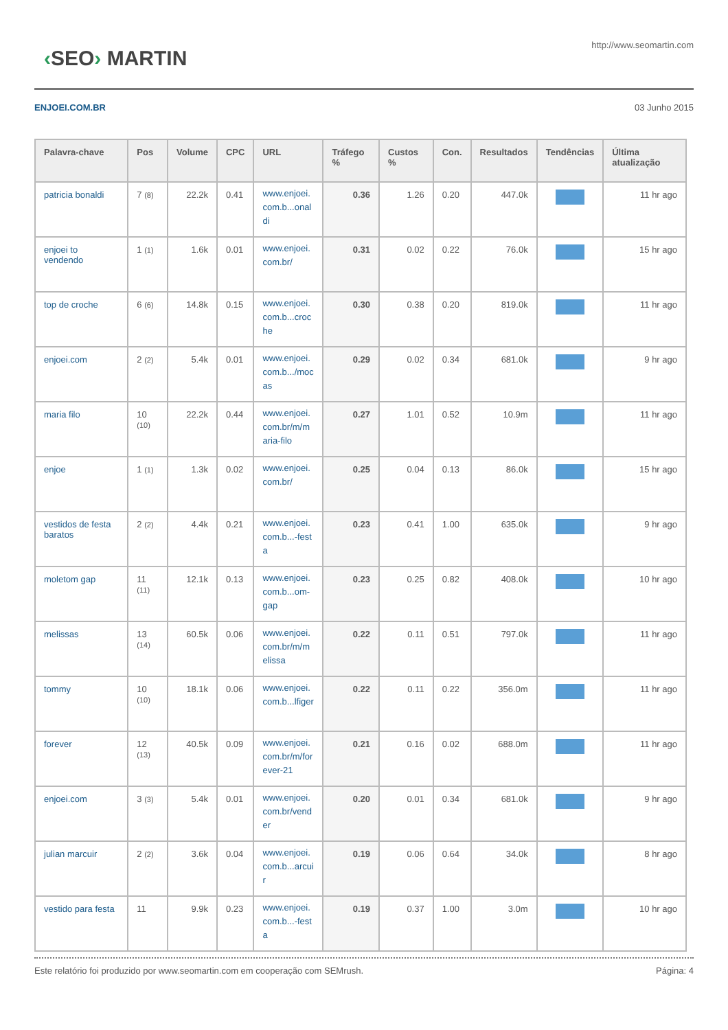‹SEO› MARTIN
http://www.seomartin.com
ENJOEI.COM.BR 03 Junho 2015
| Palavra-chave | Pos | Volume | CPC | URL | Tráfego % | Custos % | Con. | Resultados | Tendências | Última atualização |
| --- | --- | --- | --- | --- | --- | --- | --- | --- | --- | --- |
| patricia bonaldi | 7 (8) | 22.2k | 0.41 | www.enjoei.com.b...onaldi | 0.36 | 1.26 | 0.20 | 447.0k | | 11 hr ago |
| enjoei to vendendo | 1 (1) | 1.6k | 0.01 | www.enjoei.com.br/ | 0.31 | 0.02 | 0.22 | 76.0k | | 15 hr ago |
| top de croche | 6 (6) | 14.8k | 0.15 | www.enjoei.com.b...croche | 0.30 | 0.38 | 0.20 | 819.0k | | 11 hr ago |
| enjoei.com | 2 (2) | 5.4k | 0.01 | www.enjoei.com.b.../mocas | 0.29 | 0.02 | 0.34 | 681.0k | | 9 hr ago |
| maria filo | 10 (10) | 22.2k | 0.44 | www.enjoei.com.br/m/maria-filo | 0.27 | 1.01 | 0.52 | 10.9m | | 11 hr ago |
| enjoe | 1 (1) | 1.3k | 0.02 | www.enjoei.com.br/ | 0.25 | 0.04 | 0.13 | 86.0k | | 15 hr ago |
| vestidos de festa baratos | 2 (2) | 4.4k | 0.21 | www.enjoei.com.b...-festa | 0.23 | 0.41 | 1.00 | 635.0k | | 9 hr ago |
| moletom gap | 11 (11) | 12.1k | 0.13 | www.enjoei.com.b...om-gap | 0.23 | 0.25 | 0.82 | 408.0k | | 10 hr ago |
| melissas | 13 (14) | 60.5k | 0.06 | www.enjoei.com.br/m/melissa | 0.22 | 0.11 | 0.51 | 797.0k | | 11 hr ago |
| tommy | 10 (10) | 18.1k | 0.06 | www.enjoei.com.b...lfiger | 0.22 | 0.11 | 0.22 | 356.0m | | 11 hr ago |
| forever | 12 (13) | 40.5k | 0.09 | www.enjoei.com.br/m/forever-21 | 0.21 | 0.16 | 0.02 | 688.0m | | 11 hr ago |
| enjoei.com | 3 (3) | 5.4k | 0.01 | www.enjoei.com.br/vender | 0.20 | 0.01 | 0.34 | 681.0k | | 9 hr ago |
| julian marcuir | 2 (2) | 3.6k | 0.04 | www.enjoei.com.b...arcuir | 0.19 | 0.06 | 0.64 | 34.0k | | 8 hr ago |
| vestido para festa | 11 | 9.9k | 0.23 | www.enjoei.com.b...-festa | 0.19 | 0.37 | 1.00 | 3.0m | | 10 hr ago |
Este relatório foi produzido por www.seomartin.com em cooperação com SEMrush. Página: 4